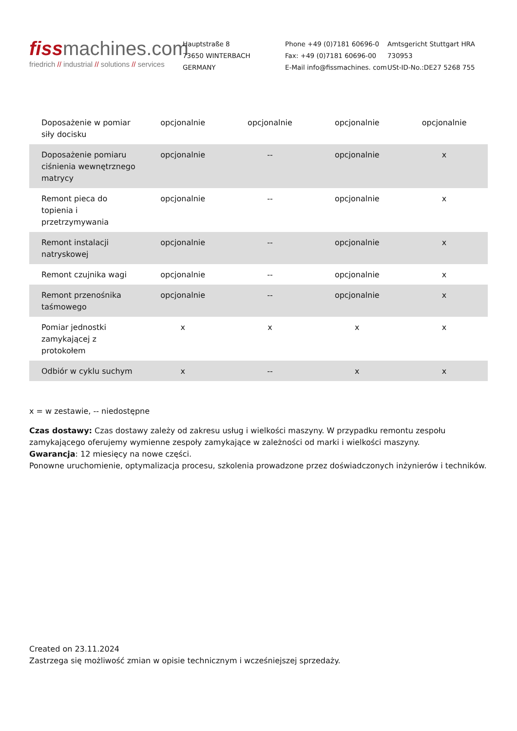fissmachines.com
friedrich // industrial // solutions // services
Hauptstraße 8
73650 WINTERBACH
GERMANY
Phone +49 (0)7181 60696-0
Fax: +49 (0)7181 60696-00
E-Mail info@fissmachines. com
Amtsgericht Stuttgart HRA
730953
USt-ID-No.:DE27 5268 755
| Doposażenie w pomiar siły docisku | opcjonalnie | opcjonalnie | opcjonalnie | opcjonalnie |
| Doposażenie pomiaru ciśnienia wewnętrznego matrycy | opcjonalnie | -- | opcjonalnie | x |
| Remont pieca do topienia i przetrzymywania | opcjonalnie | -- | opcjonalnie | x |
| Remont instalacji natryskowej | opcjonalnie | -- | opcjonalnie | x |
| Remont czujnika wagi | opcjonalnie | -- | opcjonalnie | x |
| Remont przenośnika taśmowego | opcjonalnie | -- | opcjonalnie | x |
| Pomiar jednostki zamykającej z protokołem | x | x | x | x |
| Odbiór w cyklu suchym | x | -- | x | x |
x = w zestawie, -- niedostępne
Czas dostawy: Czas dostawy zależy od zakresu usług i wielkości maszyny. W przypadku remontu zespołu zamykającego oferujemy wymienne zespoły zamykające w zależności od marki i wielkości maszyny.
Gwarancja: 12 miesięcy na nowe części.
Ponowne uruchomienie, optymalizacja procesu, szkolenia prowadzone przez doświadczonych inżynierów i techników.
Created on 23.11.2024
Zastrzega się możliwość zmian w opisie technicznym i wcześniejszej sprzedaży.